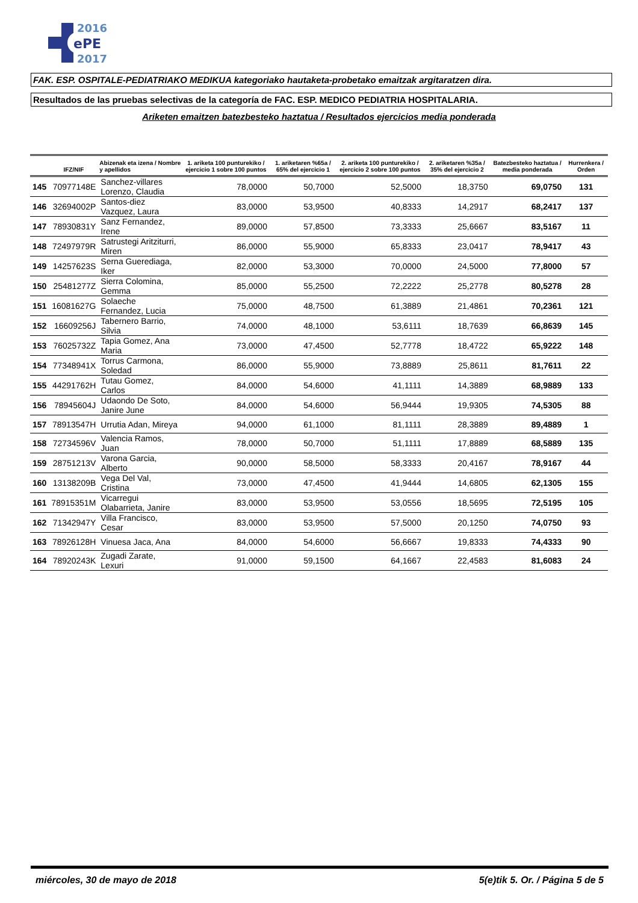2016
ePE
2017
FAK. ESP. OSPITALE-PEDIATRIAKO MEDIKUA kategoriako hautaketa-probetako emaitzak argitaratzen dira.
Resultados de las pruebas selectivas de la categoría de FAC. ESP. MEDICO PEDIATRIA HOSPITALARIA.
Ariketen emaitzen batezbesteko haztatua / Resultados ejercicios media ponderada
| | IFZ/NIF | Abizenak eta izena / Nombre y apellidos | 1. ariketa 100 punturekiko / ejercicio 1 sobre 100 puntos | 1. ariketaren %65a / 65% del ejercicio 1 | 2. ariketa 100 punturekiko / ejercicio 2 sobre 100 puntos | 2. ariketaren %35a / 35% del ejercicio 2 | Batezbesteko haztatua / media ponderada | Hurrenkera / Orden |
| --- | --- | --- | --- | --- | --- | --- | --- | --- |
| 145 | 70977148E | Sanchez-villares Lorenzo, Claudia | 78,0000 | 50,7000 | 52,5000 | 18,3750 | 69,0750 | 131 |
| 146 | 32694002P | Santos-diez Vazquez, Laura | 83,0000 | 53,9500 | 40,8333 | 14,2917 | 68,2417 | 137 |
| 147 | 78930831Y | Sanz Fernandez, Irene | 89,0000 | 57,8500 | 73,3333 | 25,6667 | 83,5167 | 11 |
| 148 | 72497979R | Satrustegi Aritziturri, Miren | 86,0000 | 55,9000 | 65,8333 | 23,0417 | 78,9417 | 43 |
| 149 | 14257623S | Serna Guerediaga, Iker | 82,0000 | 53,3000 | 70,0000 | 24,5000 | 77,8000 | 57 |
| 150 | 25481277Z | Sierra Colomina, Gemma | 85,0000 | 55,2500 | 72,2222 | 25,2778 | 80,5278 | 28 |
| 151 | 16081627G | Solaeche Fernandez, Lucia | 75,0000 | 48,7500 | 61,3889 | 21,4861 | 70,2361 | 121 |
| 152 | 16609256J | Tabernero Barrio, Silvia | 74,0000 | 48,1000 | 53,6111 | 18,7639 | 66,8639 | 145 |
| 153 | 76025732Z | Tapia Gomez, Ana Maria | 73,0000 | 47,4500 | 52,7778 | 18,4722 | 65,9222 | 148 |
| 154 | 77348941X | Torrus Carmona, Soledad | 86,0000 | 55,9000 | 73,8889 | 25,8611 | 81,7611 | 22 |
| 155 | 44291762H | Tutau Gomez, Carlos | 84,0000 | 54,6000 | 41,1111 | 14,3889 | 68,9889 | 133 |
| 156 | 78945604J | Udaondo De Soto, Janire June | 84,0000 | 54,6000 | 56,9444 | 19,9305 | 74,5305 | 88 |
| 157 | 78913547H | Urrutia Adan, Mireya | 94,0000 | 61,1000 | 81,1111 | 28,3889 | 89,4889 | 1 |
| 158 | 72734596V | Valencia Ramos, Juan | 78,0000 | 50,7000 | 51,1111 | 17,8889 | 68,5889 | 135 |
| 159 | 28751213V | Varona Garcia, Alberto | 90,0000 | 58,5000 | 58,3333 | 20,4167 | 78,9167 | 44 |
| 160 | 13138209B | Vega Del Val, Cristina | 73,0000 | 47,4500 | 41,9444 | 14,6805 | 62,1305 | 155 |
| 161 | 78915351M | Vicarregui Olabarrieta, Janire | 83,0000 | 53,9500 | 53,0556 | 18,5695 | 72,5195 | 105 |
| 162 | 71342947Y | Villa Francisco, Cesar | 83,0000 | 53,9500 | 57,5000 | 20,1250 | 74,0750 | 93 |
| 163 | 78926128H | Vinuesa Jaca, Ana | 84,0000 | 54,6000 | 56,6667 | 19,8333 | 74,4333 | 90 |
| 164 | 78920243K | Zugadi Zarate, Lexuri | 91,0000 | 59,1500 | 64,1667 | 22,4583 | 81,6083 | 24 |
miércoles, 30 de mayo de 2018 5(e)tik 5. Or. / Página 5 de 5